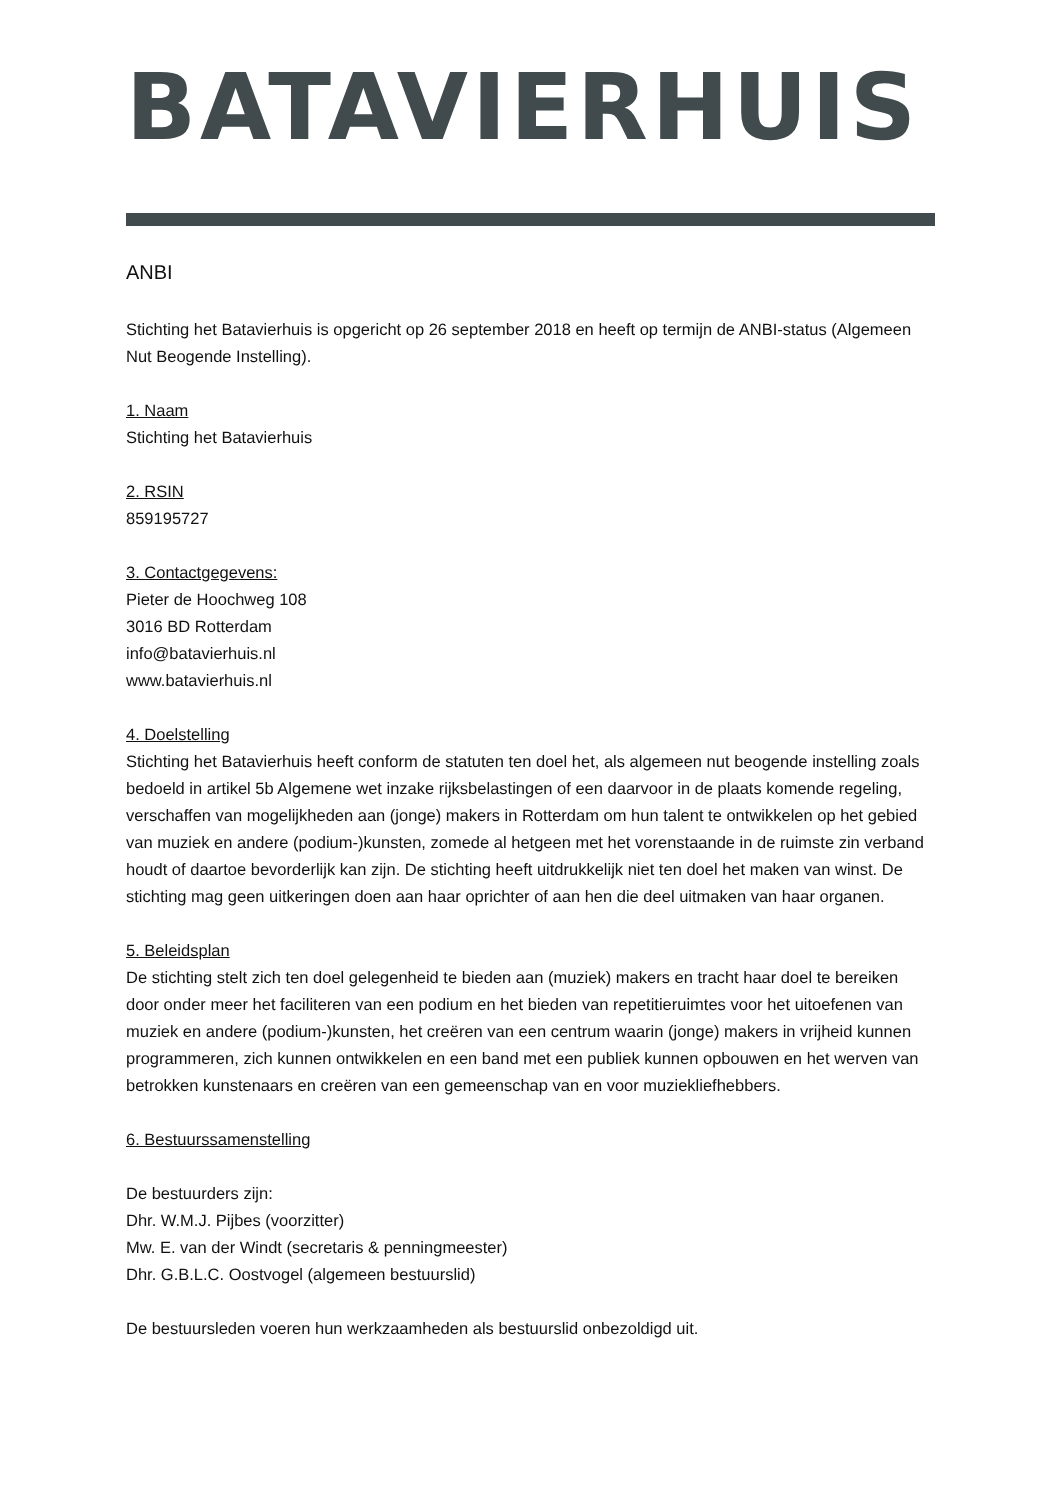BATAVIERHUIS
ANBI
Stichting het Batavierhuis is opgericht op 26 september 2018 en heeft op termijn de ANBI-status (Algemeen Nut Beogende Instelling).
1. Naam
Stichting het Batavierhuis
2. RSIN
859195727
3. Contactgegevens:
Pieter de Hoochweg 108
3016 BD Rotterdam
info@batavierhuis.nl
www.batavierhuis.nl
4. Doelstelling
Stichting het Batavierhuis heeft conform de statuten ten doel het, als algemeen nut beogende instelling zoals bedoeld in artikel 5b Algemene wet inzake rijksbelastingen of een daarvoor in de plaats komende regeling, verschaffen van mogelijkheden aan (jonge) makers in Rotterdam om hun talent te ontwikkelen op het gebied van muziek en andere (podium-)kunsten, zomede al hetgeen met het vorenstaande in de ruimste zin verband houdt of daartoe bevorderlijk kan zijn. De stichting heeft uitdrukkelijk niet ten doel het maken van winst. De stichting mag geen uitkeringen doen aan haar oprichter of aan hen die deel uitmaken van haar organen.
5. Beleidsplan
De stichting stelt zich ten doel gelegenheid te bieden aan (muziek) makers en tracht haar doel te bereiken door onder meer het faciliteren van een podium en het bieden van repetitieruimtes voor het uitoefenen van muziek en andere (podium-)kunsten, het creëren van een centrum waarin (jonge) makers in vrijheid kunnen programmeren, zich kunnen ontwikkelen en een band met een publiek kunnen opbouwen en het werven van betrokken kunstenaars en creëren van een gemeenschap van en voor muziekliefhebbers.
6. Bestuurssamenstelling
De bestuurders zijn:
Dhr. W.M.J. Pijbes (voorzitter)
Mw. E. van der Windt (secretaris & penningmeester)
Dhr. G.B.L.C. Oostvogel (algemeen bestuurslid)
De bestuursleden voeren hun werkzaamheden als bestuurslid onbezoldigd uit.